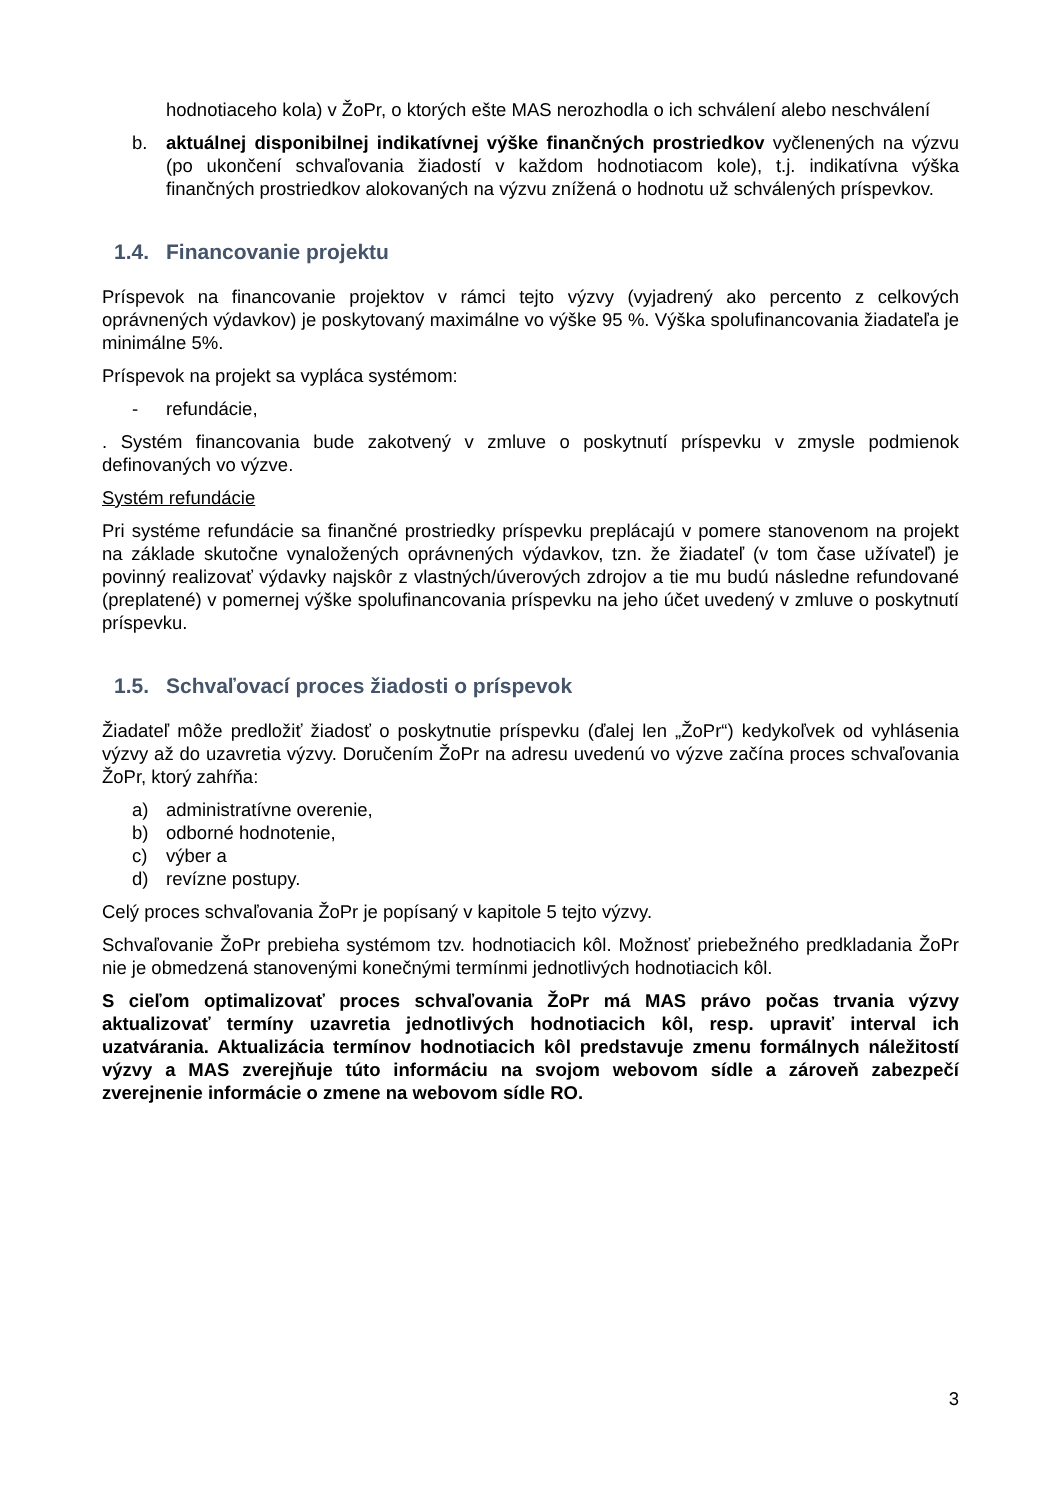hodnotiaceho kola) v ŽoPr, o ktorých ešte MAS nerozhodla o ich schválení alebo neschválení
b. aktuálnej disponibilnej indikatívnej výške finančných prostriedkov vyčlenených na výzvu (po ukončení schvaľovania žiadostí v každom hodnotiacom kole), t.j. indikatívna výška finančných prostriedkov alokovaných na výzvu znížená o hodnotu už schválených príspevkov.
1.4. Financovanie projektu
Príspevok na financovanie projektov v rámci tejto výzvy (vyjadrený ako percento z celkových oprávnených výdavkov) je poskytovaný maximálne vo výške 95 %. Výška spolufinancovania žiadateľa je minimálne 5%.
Príspevok na projekt sa vypláca systémom:
- refundácie,
. Systém financovania bude zakotvený v zmluve o poskytnutí príspevku v zmysle podmienok definovaných vo výzve.
Systém refundácie
Pri systéme refundácie sa finančné prostriedky príspevku preplácajú v pomere stanovenom na projekt na základe skutočne vynaložených oprávnených výdavkov, tzn. že žiadateľ (v tom čase užívateľ) je povinný realizovať výdavky najskôr z vlastných/úverových zdrojov a tie mu budú následne refundované (preplatené) v pomernej výške spolufinancovania príspevku na jeho účet uvedený v zmluve o poskytnutí príspevku.
1.5. Schvaľovací proces žiadosti o príspevok
Žiadateľ môže predložiť žiadosť o poskytnutie príspevku (ďalej len „ŽoPr“) kedykoľvek od vyhlásenia výzvy až do uzavretia výzvy. Doručením ŽoPr na adresu uvedenú vo výzve začína proces schvaľovania ŽoPr, ktorý zahŕňa:
a) administratívne overenie,
b) odborné hodnotenie,
c) výber a
d) revízne postupy.
Celý proces schvaľovania ŽoPr je popísaný v kapitole 5 tejto výzvy.
Schvaľovanie ŽoPr prebieha systémom tzv. hodnotiacich kôl. Možnosť priebežného predkladania ŽoPr nie je obmedzená stanovenými konečnými termínmi jednotlivých hodnotiacich kôl.
S cieľom optimalizovať proces schvaľovania ŽoPr má MAS právo počas trvania výzvy aktualizovať termíny uzavretia jednotlivých hodnotiacich kôl, resp. upraviť interval ich uzatvárania. Aktualizácia termínov hodnotiacich kôl predstavuje zmenu formálnych náležitostí výzvy a MAS zverejňuje túto informáciu na svojom webovom sídle a zároveň zabezpečí zverejnenie informácie o zmene na webovom sídle RO.
3